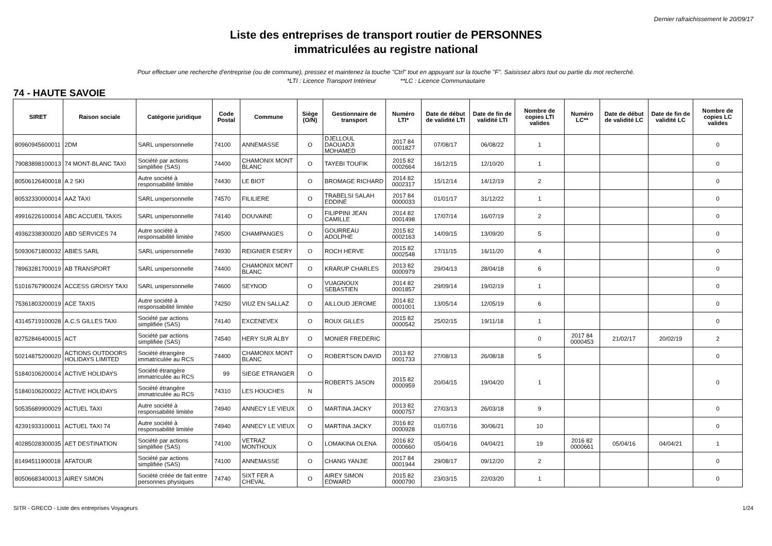Dernier rafraichissement le 20/09/17
Liste des entreprises de transport routier de PERSONNES
immatriculées au registre national
Pour effectuer une recherche d'entreprise (ou de commune), pressez et maintenez la touche "Ctrl" tout en appuyant sur la touche "F". Saisissez alors tout ou partie du mot recherché.
*LTI : Licence Transport Intérieur **LC : Licence Communautaire
74 - HAUTE SAVOIE
| SIRET | Raison sociale | Catégorie juridique | Code Postal | Commune | Siège (O/N) | Gestionnaire de transport | Numéro LTI* | Date de début de validité LTI | Date de fin de validité LTI | Nombre de copies LTI valides | Numéro LC** | Date de début de validité LC | Date de fin de validité LC | Nombre de copies LC valides |
| --- | --- | --- | --- | --- | --- | --- | --- | --- | --- | --- | --- | --- | --- | --- |
| 80960945600011 | 2DM | SARL unipersonnelle | 74100 | ANNEMASSE | O | DJELLOUL DAOUADJI MOHAMED | 2017 84 0001827 | 07/08/17 | 06/08/22 | 1 | | | | 0 |
| 79083898100013 | 74 MONT-BLANC TAXI | Société par actions simplifiée (SAS) | 74400 | CHAMONIX MONT BLANC | O | TAYEBI TOUFIK | 2015 82 0002664 | 16/12/15 | 12/10/20 | 1 | | | | 0 |
| 80506126400018 | A 2 SKI | Autre société à responsabilité limitée | 74430 | LE BIOT | O | BROMAGE RICHARD | 2014 82 0002317 | 15/12/14 | 14/12/19 | 2 | | | | 0 |
| 80532330000014 | AAZ TAXI | SARL unipersonnelle | 74570 | FILILIERE | O | TRABELSI SALAH EDDINE | 2017 84 0000033 | 01/01/17 | 31/12/22 | 1 | | | | 0 |
| 49916226100014 | ABC ACCUEIL TAXIS | SARL unipersonnelle | 74140 | DOUVAINE | O | FILIPPINI JEAN CAMILLE | 2014 82 0001498 | 17/07/14 | 16/07/19 | 2 | | | | 0 |
| 49362338300020 | ABD SERVICES 74 | Autre société à responsabilité limitée | 74500 | CHAMPANGES | O | GOURREAU ADOLPHE | 2015 82 0002163 | 14/09/15 | 13/09/20 | 5 | | | | 0 |
| 50930671800032 | ABIES SARL | SARL unipersonnelle | 74930 | REIGNIER ESERY | O | ROCH HERVE | 2015 82 0002548 | 17/11/15 | 16/11/20 | 4 | | | | 0 |
| 78963281700019 | AB TRANSPORT | SARL unipersonnelle | 74400 | CHAMONIX MONT BLANC | O | KRARUP CHARLES | 2013 82 0000979 | 29/04/13 | 28/04/18 | 6 | | | | 0 |
| 51016767900024 | ACCESS GROISY TAXI | SARL unipersonnelle | 74600 | SEYNOD | O | VUAGNOUX SEBASTIEN | 2014 82 0001857 | 29/09/14 | 19/02/19 | 1 | | | | 0 |
| 75361803200019 | ACE TAXIS | Autre société à responsabilité limitée | 74250 | VIUZ EN SALLAZ | O | AILLOUD JEROME | 2014 82 0001001 | 13/05/14 | 12/05/19 | 6 | | | | 0 |
| 43145719100028 | A.C.S GILLES TAXI | Société par actions simplifiée (SAS) | 74140 | EXCENEVEX | O | ROUX GILLES | 2015 82 0000542 | 25/02/15 | 19/11/18 | 1 | | | | 0 |
| 82752846400015 | ACT | Société par actions simplifiée (SAS) | 74540 | HERY SUR ALBY | O | MONIER FREDERIC | | | | 0 | 2017 84 0000453 | 21/02/17 | 20/02/19 | 2 |
| 50214875200020 | ACTIONS OUTDOORS HOLIDAYS LIMITED | Société étrangère immatriculée au RCS | 74400 | CHAMONIX MONT BLANC | O | ROBERTSON DAVID | 2013 82 0001733 | 27/08/13 | 26/08/18 | 5 | | | | 0 |
| 51840106200014 | ACTIVE HOLIDAYS | Société étrangère immatriculée au RCS | 99 | SIEGE ETRANGER | O | ROBERTS JASON | 2015 82 0000959 | 20/04/15 | 19/04/20 | 1 | | | | 0 |
| 51840106200022 | ACTIVE HOLIDAYS | Société étrangère immatriculée au RCS | 74310 | LES HOUCHES | N | | | | | | | | | |
| 50535689900029 | ACTUEL TAXI | Autre société à responsabilité limitée | 74940 | ANNECY LE VIEUX | O | MARTINA JACKY | 2013 82 0000757 | 27/03/13 | 26/03/18 | 9 | | | | 0 |
| 42391933100011 | ACTUEL TAXI 74 | Autre société à responsabilité limitée | 74940 | ANNECY LE VIEUX | O | MARTINA JACKY | 2016 82 0000928 | 01/07/16 | 30/06/21 | 10 | | | | 0 |
| 40285028300035 | AET DESTINATION | Société par actions simplifiée (SAS) | 74100 | VETRAZ MONTHOUX | O | LOMAKINA OLENA | 2016 82 0000660 | 05/04/16 | 04/04/21 | 19 | 2016 82 0000661 | 05/04/16 | 04/04/21 | 1 |
| 81494511900018 | AFATOUR | Société par actions simplifiée (SAS) | 74100 | ANNEMASSE | O | CHANG YANJIE | 2017 84 0001944 | 29/08/17 | 09/12/20 | 2 | | | | 0 |
| 80506683400013 | AIREY SIMON | Société créée de fait entre personnes physiques | 74740 | SIXT FER A CHEVAL | O | AIREY SIMON EDWARD | 2015 82 0000790 | 23/03/15 | 22/03/20 | 1 | | | | 0 |
SITR - GRECO - Liste des entreprises Voyageurs 1/24